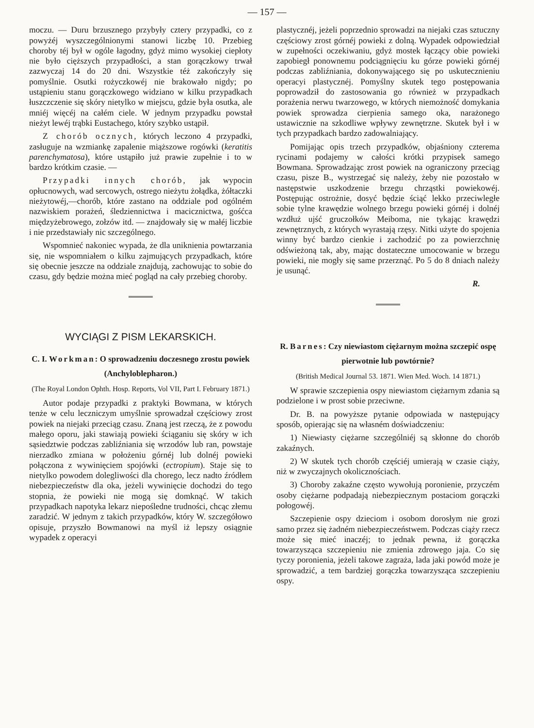— 157 —
moczu. — Duru brzusznego przybyły cztery przypadki, co z powyżéj wyszczególnionymi stanowi liczbę 10. Przebieg choroby téj był w ogóle łagodny, gdyż mimo wysokiej ciepłoty nie było cięższych przypadłości, a stan gorączkowy trwał zazwyczaj 14 do 20 dni. Wszystkie téż zakończyły się pomyślnie. Osutki rożyczkowéj nie brakowało nigdy; po ustąpieniu stanu gorączkowego widziano w kilku przypadkach łuszczczenie się skóry nietylko w miejscu, gdzie była osutka, ale mniéj więcéj na całém ciele. W jednym przypadku powstał nieżyt lewéj trąbki Eustachego, który szybko ustąpił.
Z chorób ocznych, których leczono 4 przypadki, zasługuje na wzmiankę zapalenie miąższowe rogówki (keratitis parenchymatosa), które ustąpiło już prawie zupełnie i to w bardzo krótkim czasie. —
Przypadki innych chorób, jak wypocin opłucnowych, wad sercowych, ostrego nieżytu żołądka, żółtaczki nieżytowéj,—chorób, które zastano na oddziale pod ogólném nazwiskiem porażeń, śledziennictwa i macicznictwa, gośćca międzyżebrowego, zołzów itd. — znajdowały się w małéj liczbie i nie przedstawiały nic szczególnego.
Wspomnieć nakoniec wypada, że dla uniknienia powtarzania się, nie wspomniałem o kilku zajmujących przypadkach, które się obecnie jeszcze na oddziale znajdują, zachowując to sobie do czasu, gdy będzie można mieć pogląd na cały przebieg choroby.
WYCIĄGI Z PISM LEKARSKICH.
C. I. Workman: O sprowadzeniu doczesnego zrostu powiek (Anchyloblepharon.)
(The Royal London Ophth. Hosp. Reports, Vol VII, Part I. February 1871.)
Autor podaje przypadki z praktyki Bowmana, w których tenże w celu leczniczym umyślnie sprowadzał częściowy zrost powiek na niejaki przeciąg czasu. Znaną jest rzeczą, że z powodu małego oporu, jaki stawiają powieki ściąganiu się skóry w ich sąsiedztwie podczas zabliźniania się wrzodów lub ran, powstaje nierzadko zmiana w położeniu górnéj lub dolnéj powieki połączona z wywinięciem spojówki (ectropium). Staje się to nietylko powodem dolegliwości dla chorego, lecz nadto źródłem niebezpieczeństw dla oka, jeżeli wywinięcie dochodzi do tego stopnia, że powieki nie mogą się domknąć. W takich przypadkach napotyka lekarz niepośledne trudności, chcąc złemu zaradzić. W jednym z takich przypadków, który W. szczegółowo opisuje, przyszło Bowmanowi na myśl iż lepszy osiągnie wypadek z operacyi
plastycznéj, jeżeli poprzednio sprowadzi na niejaki czas sztuczny częściowy zrost górnéj powieki z dolną. Wypadek odpowiedział w zupełności oczekiwaniu, gdyż mostek łączący obie powieki zapobiegł ponownemu podciągnięciu ku górze powieki górnéj podczas zabliźniania, dokonywającego się po uskutecznieniu operacyi plastycznéj. Pomyślny skutek tego postępowania poprowadził do zastosowania go również w przypadkach porażenia nerwu twarzowego, w których niemożność domykania powiek sprowadza cierpienia samego oka, narażonego ustawicznie na szkodliwe wpływy zewnętrzne. Skutek był i w tych przypadkach bardzo zadowalniający.
Pomijając opis trzech przypadków, objaśniony czterema rycinami podajemy w całości krótki przypisek samego Bowmana. Sprowadzając zrost powiek na ograniczony przeciąg czasu, pisze B., wystrzegać się należy, żeby nie pozostało w następstwie uszkodzenie brzegu chrząstki powiekowéj. Postępując ostrożnie, dosyć będzie ściąć lekko przeciwległe sobie tylne krawędzie wolnego brzegu powieki górnéj i dolnéj wzdłuż ujść gruczołków Meiboma, nie tykając krawędzi zewnętrznych, z których wyrastają rzęsy. Nitki użyte do spojenia winny być bardzo cienkie i zachodzić po za powierzchnię odświeżoną tak, aby, mając dostateczne umocowanie w brzegu powieki, nie mogły się same przerznąć. Po 5 do 8 dniach należy je usunąć.
R.
R. Barnes: Czy niewiastom ciężarnym można szczepić ospę pierwotnie lub powtórnie?
(British Medical Journal 53. 1871. Wien Med. Woch. 14 1871.)
W sprawie szczepienia ospy niewiastom ciężarnym zdania są podzielone i w prost sobie przeciwne.
Dr. B. na powyższe pytanie odpowiada w następujący sposób, opierając się na własném doświadczeniu:
1) Niewiasty ciężarne szczególniéj są skłonne do chorób zakaźnych.
2) W skutek tych chorób częściéj umierają w czasie ciąży, niż w zwyczajnych okolicznościach.
3) Choroby zakaźne często wywołują poronienie, przyczém osoby ciężarne podpadają niebezpiecznym postaciom gorączki połogowéj.
Szczepienie ospy dzieciom i osobom dorosłym nie grozi samo przez się żadném niebezpieczeństwem. Podczas ciąży rzecz może się mieć inaczéj; to jednak pewna, iż gorączka towarzysząca szczepieniu nie zmienia zdrowego jaja. Co się tyczy poronienia, jeżeli takowe zagraża, lada jaki powód może je sprowadzić, a tem bardziej gorączka towarzysząca szczepieniu ospy.